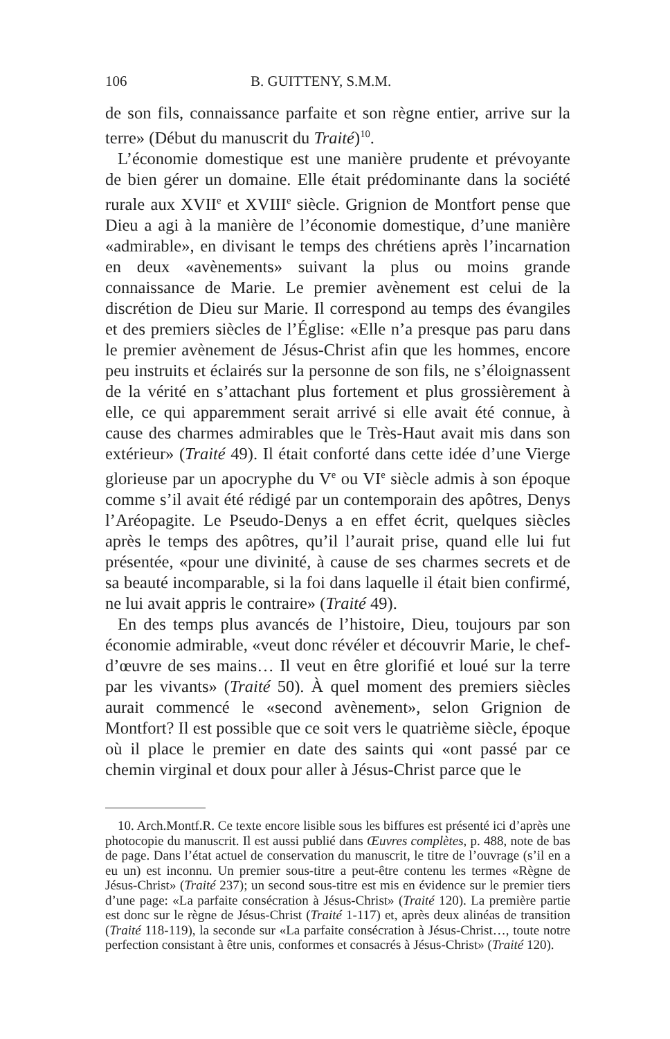106 B. GUITTENY, S.M.M.
de son fils, connaissance parfaite et son règne entier, arrive sur la terre» (Début du manuscrit du Traité)<sup>10</sup>.
L’économie domestique est une manière prudente et prévoyante de bien gérer un domaine. Elle était prédominante dans la société rurale aux XVII<sup>e</sup> et XVIII<sup>e</sup> siècle. Grignion de Montfort pense que Dieu a agi à la manière de l’économie domestique, d’une manière «admirable», en divisant le temps des chrétiens après l’incarnation en deux «avènements» suivant la plus ou moins grande connaissance de Marie. Le premier avènement est celui de la discrétion de Dieu sur Marie. Il correspond au temps des évangiles et des premiers siècles de l’Église: «Elle n’a presque pas paru dans le premier avènement de Jésus-Christ afin que les hommes, encore peu instruits et éclairés sur la personne de son fils, ne s’éloignassent de la vérité en s’attachant plus fortement et plus grossièrement à elle, ce qui apparemment serait arrivé si elle avait été connue, à cause des charmes admirables que le Très-Haut avait mis dans son extérieur» (Traité 49). Il était conforté dans cette idée d’une Vierge glorieuse par un apocryphe du V<sup>e</sup> ou VI<sup>e</sup> siècle admis à son époque comme s’il avait été rédigé par un contemporain des apôtres, Denys l’Aréopagite. Le Pseudo-Denys a en effet écrit, quelques siècles après le temps des apôtres, qu’il l’aurait prise, quand elle lui fut présentée, «pour une divinité, à cause de ses charmes secrets et de sa beauté incomparable, si la foi dans laquelle il était bien confirmé, ne lui avait appris le contraire» (Traité 49).
En des temps plus avancés de l’histoire, Dieu, toujours par son économie admirable, «veut donc révéler et découvrir Marie, le chef-d’œuvre de ses mains… Il veut en être glorifié et loué sur la terre par les vivants» (Traité 50). À quel moment des premiers siècles aurait commencé le «second avènement», selon Grignion de Montfort? Il est possible que ce soit vers le quatrième siècle, époque où il place le premier en date des saints qui «ont passé par ce chemin virginal et doux pour aller à Jésus-Christ parce que le
10. Arch.Montf.R. Ce texte encore lisible sous les biffures est présenté ici d’après une photocopie du manuscrit. Il est aussi publié dans Œuvres complètes, p. 488, note de bas de page. Dans l’état actuel de conservation du manuscrit, le titre de l’ouvrage (s’il en a eu un) est inconnu. Un premier sous-titre a peut-être contenu les termes «Règne de Jésus-Christ» (Traité 237); un second sous-titre est mis en évidence sur le premier tiers d’une page: «La parfaite consécration à Jésus-Christ» (Traité 120). La première partie est donc sur le règne de Jésus-Christ (Traité 1-117) et, après deux alinéas de transition (Traité 118-119), la seconde sur «La parfaite consécration à Jésus-Christ…, toute notre perfection consistant à être unis, conformes et consacrés à Jésus-Christ» (Traité 120).